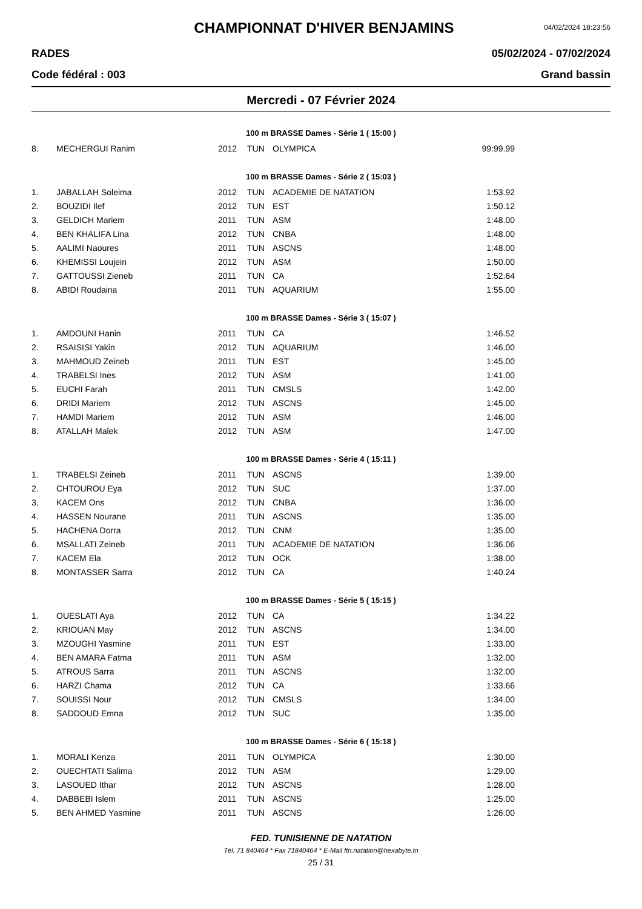CHAMPIONNAT D'HIVER BENJAMINS
04/02/2024 18:23:56
RADES 05/02/2024 - 07/02/2024
Code fédéral : 003 Grand bassin
Mercredi - 07 Février 2024
100 m BRASSE Dames - Série 1 ( 15:00 )
| 8. | MECHERGUI Ranim | 2012 | TUN | OLYMPICA | 99:99.99 |
100 m BRASSE Dames - Série 2 ( 15:03 )
| 1. | JABALLAH Soleima | 2012 | TUN | ACADEMIE DE NATATION | 1:53.92 |
| 2. | BOUZIDI Ilef | 2012 | TUN | EST | 1:50.12 |
| 3. | GELDICH Mariem | 2011 | TUN | ASM | 1:48.00 |
| 4. | BEN KHALIFA Lina | 2012 | TUN | CNBA | 1:48.00 |
| 5. | AALIMI Naoures | 2011 | TUN | ASCNS | 1:48.00 |
| 6. | KHEMISSI Loujein | 2012 | TUN | ASM | 1:50.00 |
| 7. | GATTOUSSI Zieneb | 2011 | TUN | CA | 1:52.64 |
| 8. | ABIDI Roudaina | 2011 | TUN | AQUARIUM | 1:55.00 |
100 m BRASSE Dames - Série 3 ( 15:07 )
| 1. | AMDOUNI Hanin | 2011 | TUN | CA | 1:46.52 |
| 2. | RSAISISI Yakin | 2012 | TUN | AQUARIUM | 1:46.00 |
| 3. | MAHMOUD Zeineb | 2011 | TUN | EST | 1:45.00 |
| 4. | TRABELSI Ines | 2012 | TUN | ASM | 1:41.00 |
| 5. | EUCHI Farah | 2011 | TUN | CMSLS | 1:42.00 |
| 6. | DRIDI Mariem | 2012 | TUN | ASCNS | 1:45.00 |
| 7. | HAMDI Mariem | 2012 | TUN | ASM | 1:46.00 |
| 8. | ATALLAH Malek | 2012 | TUN | ASM | 1:47.00 |
100 m BRASSE Dames - Série 4 ( 15:11 )
| 1. | TRABELSI Zeineb | 2011 | TUN | ASCNS | 1:39.00 |
| 2. | CHTOUROU Eya | 2012 | TUN | SUC | 1:37.00 |
| 3. | KACEM Ons | 2012 | TUN | CNBA | 1:36.00 |
| 4. | HASSEN Nourane | 2011 | TUN | ASCNS | 1:35.00 |
| 5. | HACHENA Dorra | 2012 | TUN | CNM | 1:35.00 |
| 6. | MSALLATI Zeineb | 2011 | TUN | ACADEMIE DE NATATION | 1:36.06 |
| 7. | KACEM Ela | 2012 | TUN | OCK | 1:38.00 |
| 8. | MONTASSER Sarra | 2012 | TUN | CA | 1:40.24 |
100 m BRASSE Dames - Série 5 ( 15:15 )
| 1. | OUESLATI Aya | 2012 | TUN | CA | 1:34.22 |
| 2. | KRIOUAN May | 2012 | TUN | ASCNS | 1:34.00 |
| 3. | MZOUGHI Yasmine | 2011 | TUN | EST | 1:33.00 |
| 4. | BEN AMARA Fatma | 2011 | TUN | ASM | 1:32.00 |
| 5. | ATROUS Sarra | 2011 | TUN | ASCNS | 1:32.00 |
| 6. | HARZI Chama | 2012 | TUN | CA | 1:33.66 |
| 7. | SOUISSI Nour | 2012 | TUN | CMSLS | 1:34.00 |
| 8. | SADDOUD Emna | 2012 | TUN | SUC | 1:35.00 |
100 m BRASSE Dames - Série 6 ( 15:18 )
| 1. | MORALI Kenza | 2011 | TUN | OLYMPICA | 1:30.00 |
| 2. | OUECHTATI Salima | 2012 | TUN | ASM | 1:29.00 |
| 3. | LASOUED Ithar | 2012 | TUN | ASCNS | 1:28.00 |
| 4. | DABBEBI Islem | 2011 | TUN | ASCNS | 1:25.00 |
| 5. | BEN AHMED Yasmine | 2011 | TUN | ASCNS | 1:26.00 |
FED. TUNISIENNE DE NATATION
Tél. 71 840464 * Fax 71840464 * E-Mail ftn.natation@hexabyte.tn
25 / 31